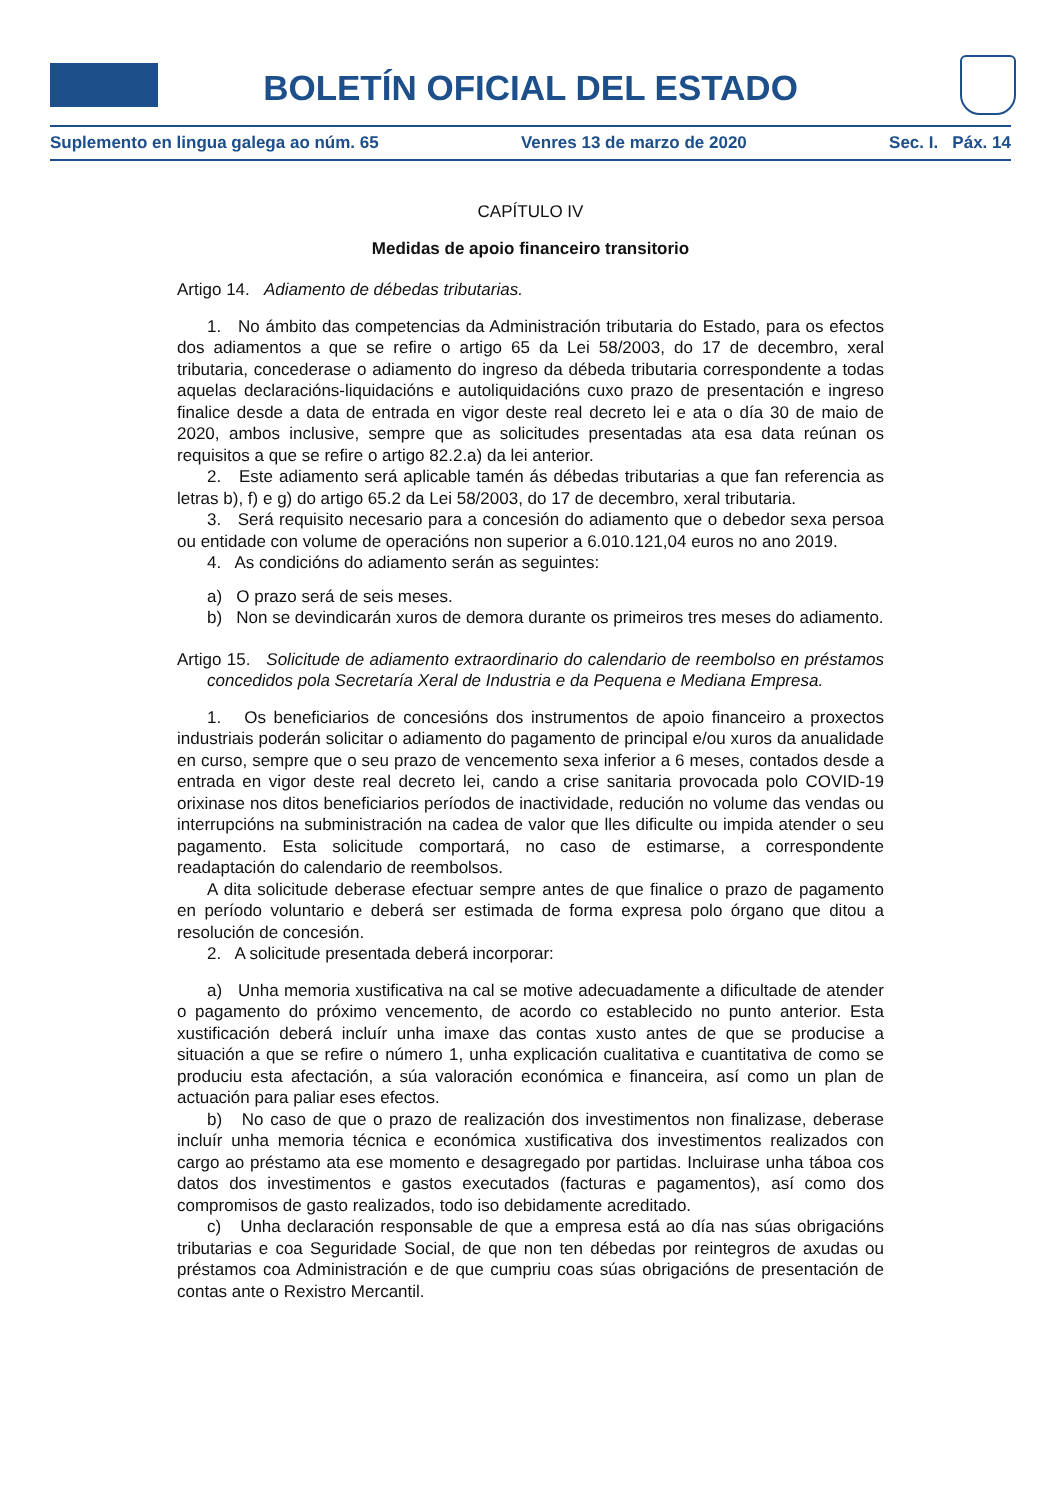BOLETÍN OFICIAL DEL ESTADO
Suplemento en lingua galega ao núm. 65 Venres 13 de marzo de 2020 Sec. I. Páx. 14
CAPÍTULO IV
Medidas de apoio financeiro transitorio
Artigo 14. Adiamento de débedas tributarias.
1. No ámbito das competencias da Administración tributaria do Estado, para os efectos dos adiamentos a que se refire o artigo 65 da Lei 58/2003, do 17 de decembro, xeral tributaria, concederase o adiamento do ingreso da débeda tributaria correspondente a todas aquelas declaracións-liquidacións e autoliquidacións cuxo prazo de presentación e ingreso finalice desde a data de entrada en vigor deste real decreto lei e ata o día 30 de maio de 2020, ambos inclusive, sempre que as solicitudes presentadas ata esa data reúnan os requisitos a que se refire o artigo 82.2.a) da lei anterior.
2. Este adiamento será aplicable tamén ás débedas tributarias a que fan referencia as letras b), f) e g) do artigo 65.2 da Lei 58/2003, do 17 de decembro, xeral tributaria.
3. Será requisito necesario para a concesión do adiamento que o debedor sexa persoa ou entidade con volume de operacións non superior a 6.010.121,04 euros no ano 2019.
4. As condicións do adiamento serán as seguintes:
a) O prazo será de seis meses.
b) Non se devindicarán xuros de demora durante os primeiros tres meses do adiamento.
Artigo 15. Solicitude de adiamento extraordinario do calendario de reembolso en préstamos concedidos pola Secretaría Xeral de Industria e da Pequena e Mediana Empresa.
1. Os beneficiarios de concesións dos instrumentos de apoio financeiro a proxectos industriais poderán solicitar o adiamento do pagamento de principal e/ou xuros da anualidade en curso, sempre que o seu prazo de vencemento sexa inferior a 6 meses, contados desde a entrada en vigor deste real decreto lei, cando a crise sanitaria provocada polo COVID-19 orixinase nos ditos beneficiarios períodos de inactividade, redución no volume das vendas ou interrupcións na subministración na cadea de valor que lles dificulte ou impida atender o seu pagamento. Esta solicitude comportará, no caso de estimarse, a correspondente readaptación do calendario de reembolsos.
A dita solicitude deberase efectuar sempre antes de que finalice o prazo de pagamento en período voluntario e deberá ser estimada de forma expresa polo órgano que ditou a resolución de concesión.
2. A solicitude presentada deberá incorporar:
a) Unha memoria xustificativa na cal se motive adecuadamente a dificultade de atender o pagamento do próximo vencemento, de acordo co establecido no punto anterior. Esta xustificación deberá incluír unha imaxe das contas xusto antes de que se producise a situación a que se refire o número 1, unha explicación cualitativa e cuantitativa de como se produciu esta afectación, a súa valoración económica e financeira, así como un plan de actuación para paliar eses efectos.
b) No caso de que o prazo de realización dos investimentos non finalizase, deberase incluír unha memoria técnica e económica xustificativa dos investimentos realizados con cargo ao préstamo ata ese momento e desagregado por partidas. Incluirase unha táboa cos datos dos investimentos e gastos executados (facturas e pagamentos), así como dos compromisos de gasto realizados, todo iso debidamente acreditado.
c) Unha declaración responsable de que a empresa está ao día nas súas obrigacións tributarias e coa Seguridade Social, de que non ten débedas por reintegros de axudas ou préstamos coa Administración e de que cumpriu coas súas obrigacións de presentación de contas ante o Rexistro Mercantil.